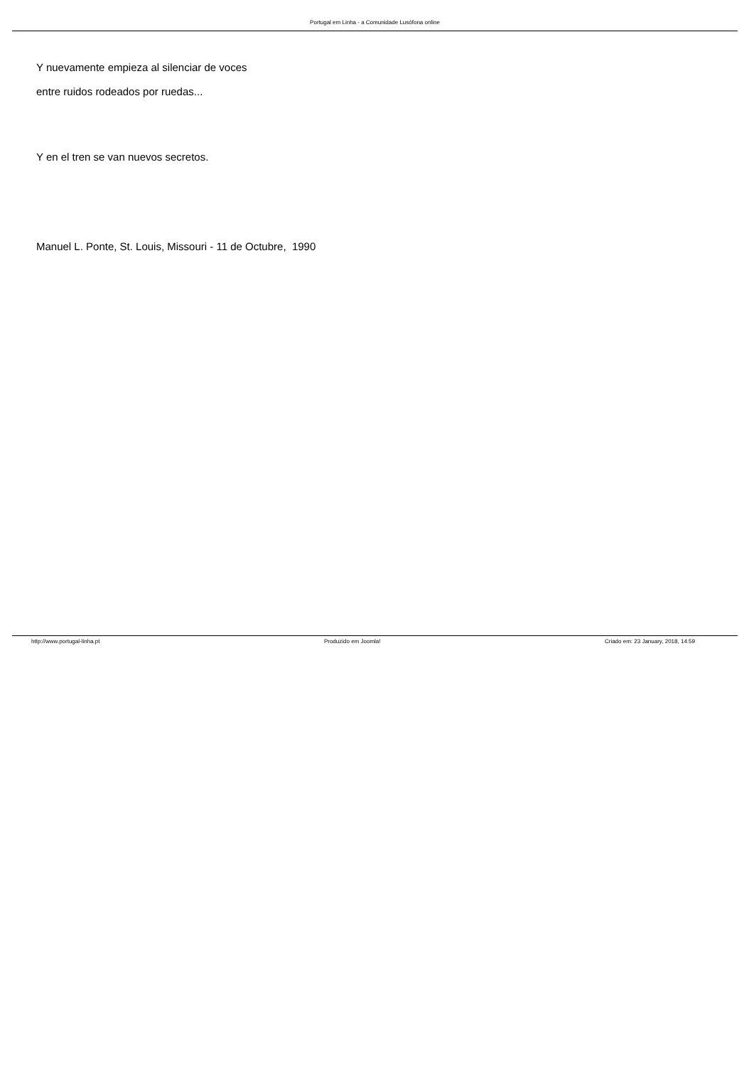Portugal em Linha - a Comunidade Lusófona online
Y nuevamente empieza al silenciar de voces
entre ruidos rodeados por ruedas...
Y en el tren se van nuevos secretos.
Manuel L. Ponte, St. Louis, Missouri - 11 de Octubre, 1990
http://www.portugal-linha.pt Produzido em Joomla! Criado em: 23 January, 2018, 14:59